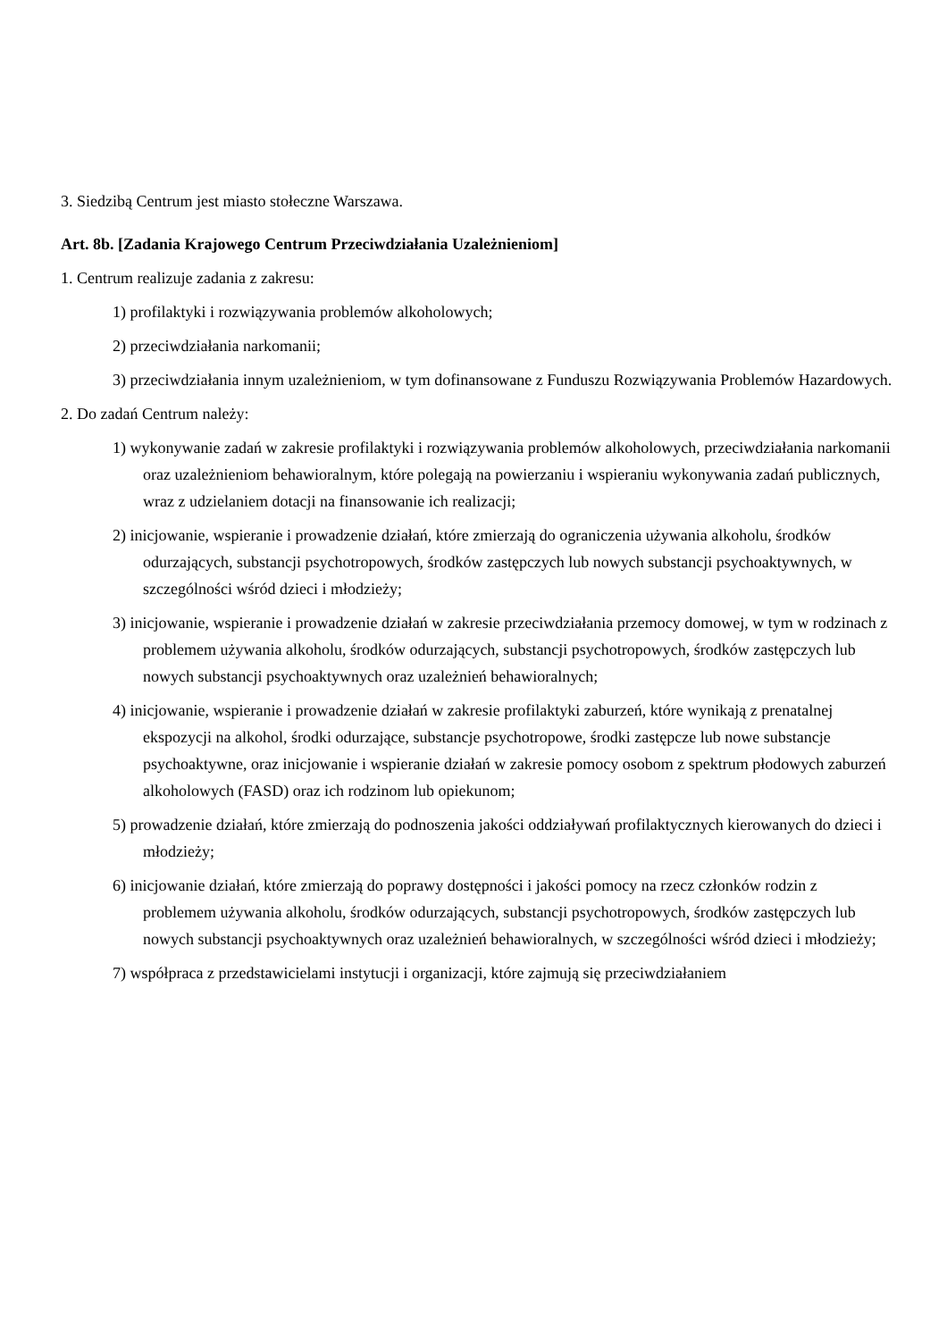3. Siedzibą Centrum jest miasto stołeczne Warszawa.
Art. 8b. [Zadania Krajowego Centrum Przeciwdziałania Uzależnieniom]
1. Centrum realizuje zadania z zakresu:
1) profilaktyki i rozwiązywania problemów alkoholowych;
2) przeciwdziałania narkomanii;
3) przeciwdziałania innym uzależnieniom, w tym dofinansowane z Funduszu Rozwiązywania Problemów Hazardowych.
2. Do zadań Centrum należy:
1) wykonywanie zadań w zakresie profilaktyki i rozwiązywania problemów alkoholowych, przeciwdziałania narkomanii oraz uzależnieniom behawioralnym, które polegają na powierzaniu i wspieraniu wykonywania zadań publicznych, wraz z udzielaniem dotacji na finansowanie ich realizacji;
2) inicjowanie, wspieranie i prowadzenie działań, które zmierzają do ograniczenia używania alkoholu, środków odurzających, substancji psychotropowych, środków zastępczych lub nowych substancji psychoaktywnych, w szczególności wśród dzieci i młodzieży;
3) inicjowanie, wspieranie i prowadzenie działań w zakresie przeciwdziałania przemocy domowej, w tym w rodzinach z problemem używania alkoholu, środków odurzających, substancji psychotropowych, środków zastępczych lub nowych substancji psychoaktywnych oraz uzależnień behawioralnych;
4) inicjowanie, wspieranie i prowadzenie działań w zakresie profilaktyki zaburzeń, które wynikają z prenatalnej ekspozycji na alkohol, środki odurzające, substancje psychotropowe, środki zastępcze lub nowe substancje psychoaktywne, oraz inicjowanie i wspieranie działań w zakresie pomocy osobom z spektrum płodowych zaburzeń alkoholowych (FASD) oraz ich rodzinom lub opiekunom;
5) prowadzenie działań, które zmierzają do podnoszenia jakości oddziaływań profilaktycznych kierowanych do dzieci i młodzieży;
6) inicjowanie działań, które zmierzają do poprawy dostępności i jakości pomocy na rzecz członków rodzin z problemem używania alkoholu, środków odurzających, substancji psychotropowych, środków zastępczych lub nowych substancji psychoaktywnych oraz uzależnień behawioralnych, w szczególności wśród dzieci i młodzieży;
7) współpraca z przedstawicielami instytucji i organizacji, które zajmują się przeciwdziałaniem